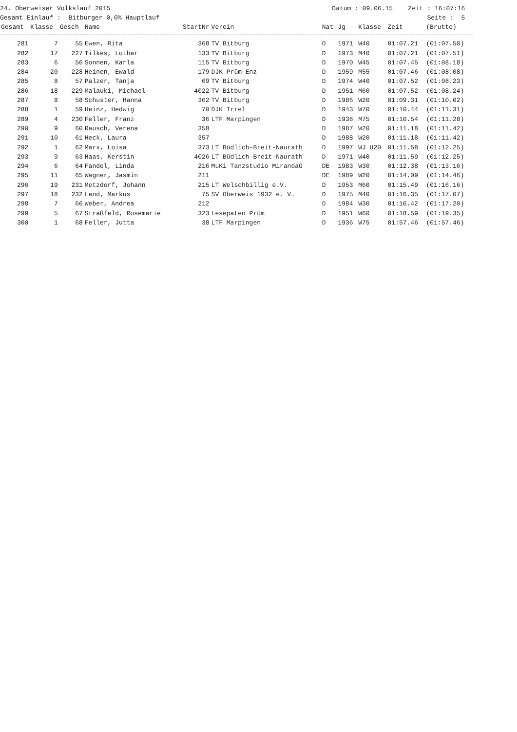24. Oberweiser Volkslauf 2015 Datum : 09.06.15 Zeit : 16:07:16
Gesamt Einlauf : Bitburger 0,0% Hauptlauf Seite : 5
| Gesamt | Klasse | Gesch | Name | StartNr | Verein | Nat | Jg | Klasse | Zeit | (Brutto) |
| --- | --- | --- | --- | --- | --- | --- | --- | --- | --- | --- |
| 281 | 7 | 55 | Ewen, Rita | 368 | TV Bitburg | D | 1971 | W40 | 01:07.21 | (01:07.50) |
| 282 | 17 | 227 | Tilkes, Lothar | 133 | TV Bitburg | D | 1973 | M40 | 01:07.21 | (01:07.51) |
| 283 | 6 | 56 | Sonnen, Karla | 115 | TV Bitburg | D | 1970 | W45 | 01:07.45 | (01:08.18) |
| 284 | 20 | 228 | Heinen, Ewald | 179 | DJK Prüm-Enz | D | 1959 | M55 | 01:07.46 | (01:08.08) |
| 285 | 8 | 57 | Palzer, Tanja | 69 | TV Bitburg | D | 1974 | W40 | 01:07.52 | (01:08.23) |
| 286 | 18 | 229 | Malauki, Michael | 4022 | TV Bitburg | D | 1951 | M60 | 01:07.52 | (01:08.24) |
| 287 | 8 | 58 | Schuster, Hanna | 362 | TV Bitburg | D | 1986 | W20 | 01:09.31 | (01:10.02) |
| 288 | 1 | 59 | Heinz, Hedwig | 70 | DJK Irrel | D | 1943 | W70 | 01:10.44 | (01:11.31) |
| 289 | 4 | 230 | Feller, Franz | 36 | LTF Marpingen | D | 1938 | M75 | 01:10.54 | (01:11.28) |
| 290 | 9 | 60 | Rausch, Verena | 358 | | D | 1987 | W20 | 01:11.18 | (01:11.42) |
| 291 | 10 | 61 | Heck, Laura | 357 | | D | 1988 | W20 | 01:11.18 | (01:11.42) |
| 292 | 1 | 62 | Marx, Loisa | 373 | LT Büdlich-Breit-Naurath | D | 1997 | WJ U20 | 01:11.58 | (01:12.25) |
| 293 | 9 | 63 | Haas, Kerstin | 4026 | LT Büdlich-Breit-Naurath | D | 1971 | W40 | 01:11.59 | (01:12.25) |
| 294 | 6 | 64 | Fandel, Linda | 216 | MuKi Tanzstudio MirandaG | DE | 1983 | W30 | 01:12.38 | (01:13.16) |
| 295 | 11 | 65 | Wagner, Jasmin | 211 | | DE | 1989 | W20 | 01:14.09 | (01:14.46) |
| 296 | 19 | 231 | Metzdorf, Johann | 215 | LT Welschbillig e.V. | D | 1953 | M60 | 01:15.49 | (01:16.16) |
| 297 | 18 | 232 | Land, Markus | 75 | SV Oberweis 1932 e. V. | D | 1975 | M40 | 01:16.35 | (01:17.07) |
| 298 | 7 | 66 | Weber, Andrea | 212 | | D | 1984 | W30 | 01:16.42 | (01:17.20) |
| 299 | 5 | 67 | Straßfeld, Rosemarie | 323 | Lesepaten Prüm | D | 1951 | W60 | 01:18.59 | (01:19.35) |
| 300 | 1 | 68 | Feller, Jutta | 38 | LTF Marpingen | D | 1936 | W75 | 01:57.46 | (01:57.46) |